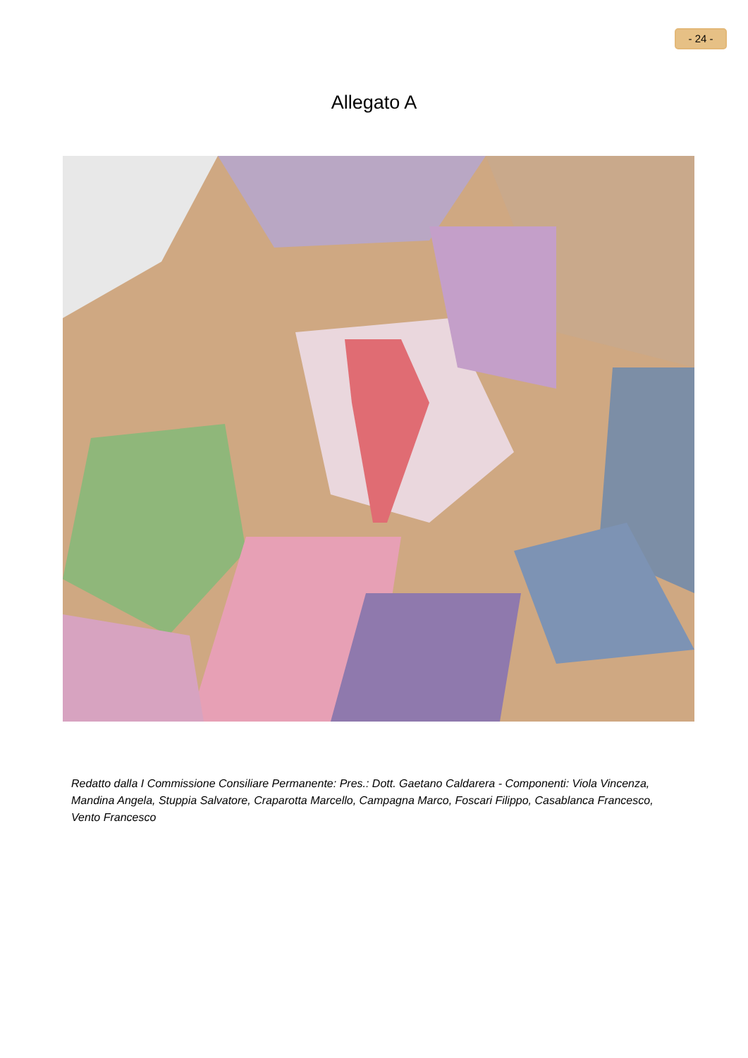- 24 -
Allegato A
Redatto dalla I Commissione Consiliare Permanente: Pres.: Dott. Gaetano Caldarera - Componenti: Viola Vincenza, Mandina Angela, Stuppia Salvatore, Craparotta Marcello, Campagna Marco, Foscari Filippo, Casablanca Francesco, Vento Francesco